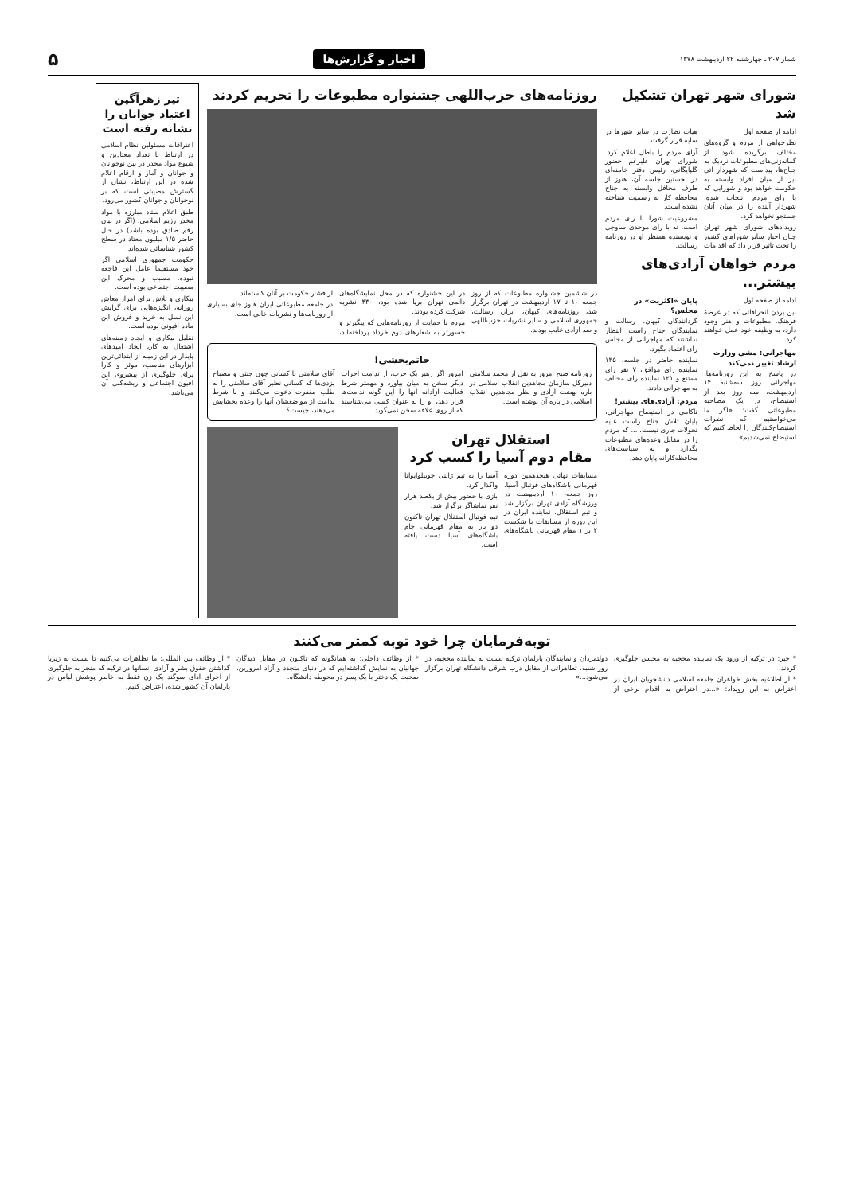شمار ۲۰۷ ـ چهارشنبه ۲۲ اردیبهشت ۱۳۷۸
اخبار و گزارش‌ها
۵
شورای شهر تهران تشکیل شد
ادامه از صفحه اول
نظرخواهی از مردم و گروه‌های مختلف برگزیده شود. از گمانه‌زنی‌های مطبوعات نزدیک به جناح‌ها، پیداست که شهردار آتی نیز از میان افراد وابسته به حکومت خواهد بود و شورایی که با رای مردم انتخاب شده، شهردار آینده را در میان آنان جستجو نخواهد کرد.
رویدادهای شورای شهر تهران چنان اخبار سایر شوراهای کشور را تحت تاثیر قرار داد که اقدامات هیات نظارت در سایر شهرها در سایه قرار گرفت.
آرای مردم را باطل اعلام کرد. شورای تهران علیرغم حضور گلپایگانی، رئیس دفتر خامنه‌ای در نخستین جلسه آن، هنوز از طرف محافل وابسته به جناح محافظه کار به رسمیت شناخته نشده است.
مشروعیت شورا با رای مردم است، نه با رای موحدی ساوجی و نویسنده همنظر او در روزنامه رسالت.
مردم خواهان آزادی‌های بیشتر...
ادامه از صفحه اول
بین بردن انحرافاتی که در عرصهٔ فرهنگ، مطبوعات و هنر وجود دارد، به وظیفه خود عمل خواهند کرد.
مهاجرانی: مشی وزارت ارشاد تغییر نمی‌کند
در پاسخ به این روزنامه‌ها، مهاجرانی روز سه‌شنبه ۱۴ اردیبهشت، سه روز بعد از استیضاح، در یک مصاحبه مطبوعاتی گفت: «اگر ما می‌خواستیم که نظرات استیضاح‌کنندگان را لحاظ کنیم که استیضاح نمی‌شدیم».
پایان «اکثریت» در مجلس؟
گردانندگان کیهان، رسالت و نمایندگان جناح راست انتظار نداشتند که مهاجرانی از مجلس رای اعتماد بگیرد.
نماینده حاضر در جلسه، ۱۳۵ نماینده رای موافق، ۷ نفر رای ممتنع و ۱۲۱ نماینده رای مخالف به مهاجرانی دادند.
مردم: آزادی‌های بیشتر!
ناکامی در استیضاح مهاجرانی، پایان تلاش جناح راست علیه تحولات جاری نیست. ... که مردم را در مقابل وعده‌های مطبوعات بگذارد و به سیاست‌های محافظه‌کارانه پایان دهد.
روزنامه‌های حزب‌اللهی جشنواره مطبوعات را تحریم کردند
در ششمین جشنواره مطبوعات که از روز جمعه ۱۰ تا ۱۷ اردیبهشت در تهران برگزار شد، روزنامه‌های کیهان، ابرار، رسالت، جمهوری اسلامی و سایر نشریات حزب‌اللهی و ضد آزادی غایب بودند.
در این جشنواره که در محل نمایشگاه‌های دائمی تهران برپا شده بود، ۴۳۰ نشریه شرکت کرده بودند.
مردم با حمایت از روزنامه‌هایی که پیگیرتر و جسورتر به شعارهای دوم خرداد پرداخته‌اند، از فشار حکومت بر آنان کاسته‌اند.
در جامعه مطبوعاتی ایران هنوز جای بسیاری از روزنامه‌ها و نشریات خالی است.
حاتم‌بخشی!
روزنامه صبح امروز به نقل از محمد سلامتی دبیرکل سازمان مجاهدین انقلاب اسلامی در باره نهضت آزادی و نظر مجاهدین انقلاب اسلامی در باره آن نوشته است.
امروز اگر رهبر یک حزب، از ندامت احزاب دیگر سخن به میان بیاورد و مهمتر شرط فعالیت آزادانه آنها را این گونه ندامت‌ها قرار دهد، او را به عنوان کسی می‌شناسند که از روی علاقه سخن نمی‌گوید.
آقای سلامتی با کسانی چون جنتی و مصباح یزدی‌ها که کسانی نظیر آقای سلامتی را به طلب مغفرت دعوت می‌کنند و با شرط ندامت از مواضعشان آنها را وعده بخشایش می‌دهند، چیست؟
استقلال تهران
مقام دوم آسیا را کسب کرد
مسابقات نهائی هیجدهمین دوره قهرمانی باشگاه‌های فوتبال آسیا، روز جمعه، ۱۰ اردیبهشت در ورزشگاه آزادی تهران برگزار شد و تیم استقلال، نماینده ایران در این دوره از مسابقات با شکست ۲ بر ۱ مقام قهرمانی باشگاه‌های آسیا را به تیم ژاپنی جوبیلوایواتا واگذار کرد.
بازی با حضور بیش از یکصد هزار نفر تماشاگر برگزار شد.
تیم فوتبال استقلال تهران تاکنون دو بار به مقام قهرمانی جام باشگاه‌های آسیا دست یافته است.
تیر زهرآگین اعتیاد جوانان را نشانه رفته است
اعترافات مسئولین نظام اسلامی در ارتباط با تعداد معتادین و شیوع مواد مخدر در بین نوجوانان و جوانان و آمار و ارقام اعلام شده در این ارتباط، نشان از گسترش مصیبتی است که بر نوجوانان و جوانان کشور می‌رود.
طبق اعلام ستاد مبارزه با مواد مخدر رژیم اسلامی، (اگر در بیان رقم صادق بوده باشد) در حال حاضر ۱/۵ میلیون معتاد در سطح کشور شناسائی شده‌اند.
حکومت جمهوری اسلامی اگر خود مستقیما عامل این فاجعه نبوده، مسبب و محرک این مصیبت اجتماعی بوده است.
بیکاری و تلاش برای امرار معاش روزانه، انگیزه‌هایی برای گرایش این نسل به خرید و فروش این ماده افیونی بوده است.
تقلیل بیکاری و ایجاد زمینه‌های اشتغال به کار، ایجاد امیدهای پایدار در این زمینه از ابتدائی‌ترین ابزارهای مناسب، موثر و کارا برای جلوگیری از پیشروی این افیون اجتماعی و ریشه‌کنی آن می‌باشد.
توبه‌فرمایان چرا خود توبه کمتر می‌کنند
* خبر: در ترکیه از ورود یک نماینده محجبه به مجلس جلوگیری کردند.
* از اطلاعیه بخش خواهران جامعه اسلامی دانشجویان ایران در اعتراض به این رویداد: «...در اعتراض به اقدام برخی از دولتمردان و نمایندگان پارلمان ترکیه نسبت به نماینده محجبه، در روز شنبه، تظاهراتی از مقابل درب شرقی دانشگاه تهران برگزار می‌شود...»
* از وظائف داخلی: به همانگونه که تاکنون در مقابل دیدگان جهانیان به نمایش گذاشته‌ایم که در دنیای متجدد و آزاد امروزین، صحبت یک دختر با یک پسر در محوطه دانشگاه.
* از وظائف بین المللی: ما تظاهرات می‌کنیم تا نسبت به زیرپا گذاشتن حقوق بشر و آزادی انسانها در ترکیه که منجر به جلوگیری از اجرای ادای سوگند یک زن فقط به خاطر پوشش لباس در پارلمان آن کشور شده، اعتراض کنیم.